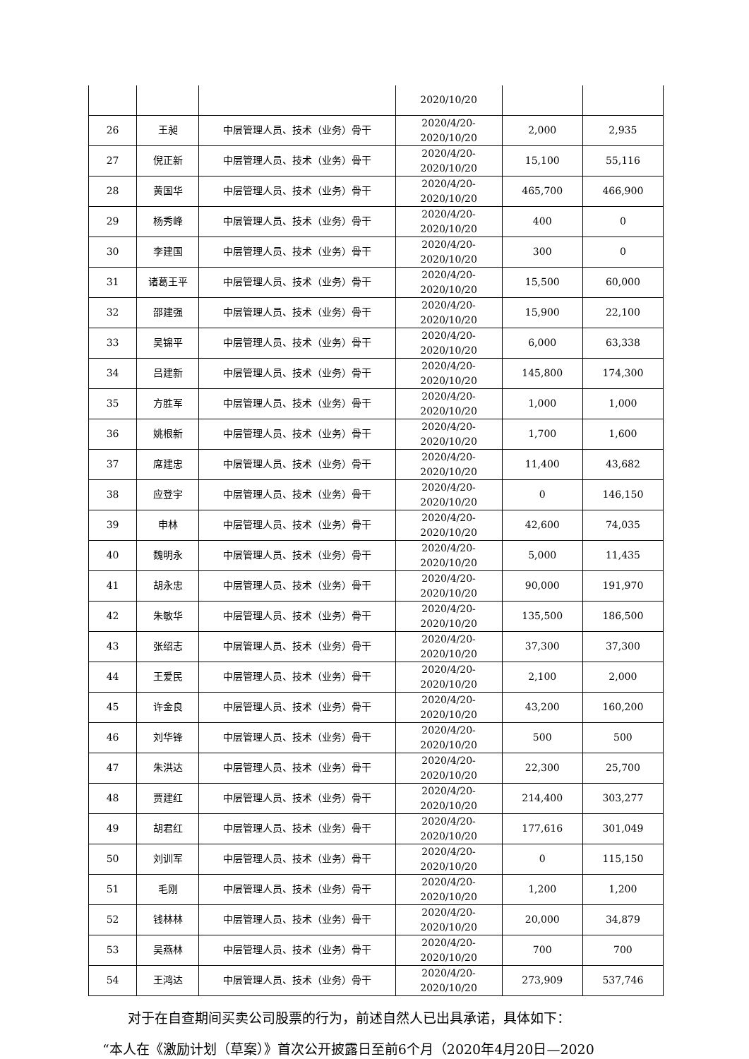| | | | 2020/10/20 | | |
| 26 | 王昶 | 中层管理人员、技术（业务）骨干 | 2020/4/20- 2020/10/20 | 2,000 | 2,935 |
| 27 | 倪正新 | 中层管理人员、技术（业务）骨干 | 2020/4/20- 2020/10/20 | 15,100 | 55,116 |
| 28 | 黄国华 | 中层管理人员、技术（业务）骨干 | 2020/4/20- 2020/10/20 | 465,700 | 466,900 |
| 29 | 杨秀峰 | 中层管理人员、技术（业务）骨干 | 2020/4/20- 2020/10/20 | 400 | 0 |
| 30 | 李建国 | 中层管理人员、技术（业务）骨干 | 2020/4/20- 2020/10/20 | 300 | 0 |
| 31 | 诸葛王平 | 中层管理人员、技术（业务）骨干 | 2020/4/20- 2020/10/20 | 15,500 | 60,000 |
| 32 | 邵建强 | 中层管理人员、技术（业务）骨干 | 2020/4/20- 2020/10/20 | 15,900 | 22,100 |
| 33 | 吴锦平 | 中层管理人员、技术（业务）骨干 | 2020/4/20- 2020/10/20 | 6,000 | 63,338 |
| 34 | 吕建新 | 中层管理人员、技术（业务）骨干 | 2020/4/20- 2020/10/20 | 145,800 | 174,300 |
| 35 | 方胜军 | 中层管理人员、技术（业务）骨干 | 2020/4/20- 2020/10/20 | 1,000 | 1,000 |
| 36 | 姚根新 | 中层管理人员、技术（业务）骨干 | 2020/4/20- 2020/10/20 | 1,700 | 1,600 |
| 37 | 席建忠 | 中层管理人员、技术（业务）骨干 | 2020/4/20- 2020/10/20 | 11,400 | 43,682 |
| 38 | 应登宇 | 中层管理人员、技术（业务）骨干 | 2020/4/20- 2020/10/20 | 0 | 146,150 |
| 39 | 申林 | 中层管理人员、技术（业务）骨干 | 2020/4/20- 2020/10/20 | 42,600 | 74,035 |
| 40 | 魏明永 | 中层管理人员、技术（业务）骨干 | 2020/4/20- 2020/10/20 | 5,000 | 11,435 |
| 41 | 胡永忠 | 中层管理人员、技术（业务）骨干 | 2020/4/20- 2020/10/20 | 90,000 | 191,970 |
| 42 | 朱敏华 | 中层管理人员、技术（业务）骨干 | 2020/4/20- 2020/10/20 | 135,500 | 186,500 |
| 43 | 张绍志 | 中层管理人员、技术（业务）骨干 | 2020/4/20- 2020/10/20 | 37,300 | 37,300 |
| 44 | 王爱民 | 中层管理人员、技术（业务）骨干 | 2020/4/20- 2020/10/20 | 2,100 | 2,000 |
| 45 | 许金良 | 中层管理人员、技术（业务）骨干 | 2020/4/20- 2020/10/20 | 43,200 | 160,200 |
| 46 | 刘华锋 | 中层管理人员、技术（业务）骨干 | 2020/4/20- 2020/10/20 | 500 | 500 |
| 47 | 朱洪达 | 中层管理人员、技术（业务）骨干 | 2020/4/20- 2020/10/20 | 22,300 | 25,700 |
| 48 | 贾建红 | 中层管理人员、技术（业务）骨干 | 2020/4/20- 2020/10/20 | 214,400 | 303,277 |
| 49 | 胡君红 | 中层管理人员、技术（业务）骨干 | 2020/4/20- 2020/10/20 | 177,616 | 301,049 |
| 50 | 刘训军 | 中层管理人员、技术（业务）骨干 | 2020/4/20- 2020/10/20 | 0 | 115,150 |
| 51 | 毛刚 | 中层管理人员、技术（业务）骨干 | 2020/4/20- 2020/10/20 | 1,200 | 1,200 |
| 52 | 钱林林 | 中层管理人员、技术（业务）骨干 | 2020/4/20- 2020/10/20 | 20,000 | 34,879 |
| 53 | 吴燕林 | 中层管理人员、技术（业务）骨干 | 2020/4/20- 2020/10/20 | 700 | 700 |
| 54 | 王鸿达 | 中层管理人员、技术（业务）骨干 | 2020/4/20- 2020/10/20 | 273,909 | 537,746 |
对于在自查期间买卖公司股票的行为，前述自然人已出具承诺，具体如下：
“本人在《激励计划（草案）》首次公开披露日至前6个月（2020年4月20日—2020